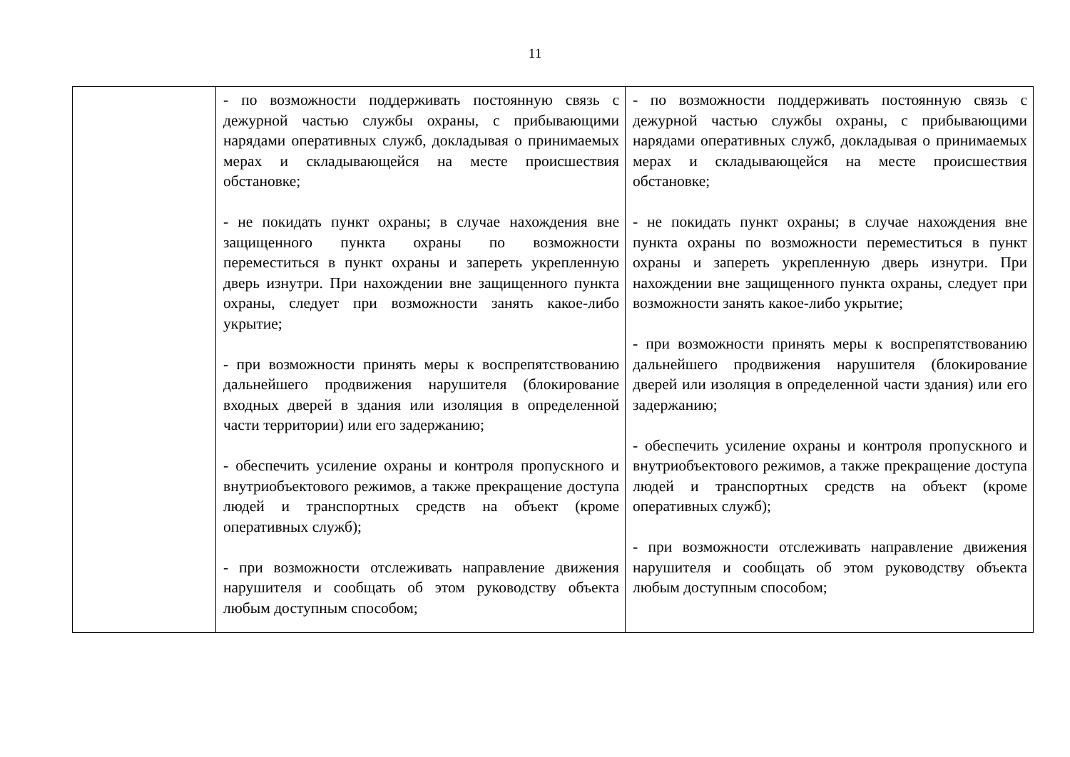11
| | - по возможности поддерживать постоянную связь с дежурной частью службы охраны, с прибывающими нарядами оперативных служб, докладывая о принимаемых мерах и складывающейся на месте происшествия обстановке; - не покидать пункт охраны; в случае нахождения вне защищенного пункта охраны по возможности переместиться в пункт охраны и запереть укрепленную дверь изнутри. При нахождении вне защищенного пункта охраны, следует при возможности занять какое-либо укрытие; - при возможности принять меры к воспрепятствованию дальнейшего продвижения нарушителя (блокирование входных дверей в здания или изоляция в определенной части территории) или его задержанию; - обеспечить усиление охраны и контроля пропускного и внутриобъектового режимов, а также прекращение доступа людей и транспортных средств на объект (кроме оперативных служб); - при возможности отслеживать направление движения нарушителя и сообщать об этом руководству объекта любым доступным способом; | - по возможности поддерживать постоянную связь с дежурной частью службы охраны, с прибывающими нарядами оперативных служб, докладывая о принимаемых мерах и складывающейся на месте происшествия обстановке; - не покидать пункт охраны; в случае нахождения вне пункта охраны по возможности переместиться в пункт охраны и запереть укрепленную дверь изнутри. При нахождении вне защищенного пункта охраны, следует при возможности занять какое-либо укрытие; - при возможности принять меры к воспрепятствованию дальнейшего продвижения нарушителя (блокирование дверей или изоляция в определенной части здания) или его задержанию; - обеспечить усиление охраны и контроля пропускного и внутриобъектового режимов, а также прекращение доступа людей и транспортных средств на объект (кроме оперативных служб); - при возможности отслеживать направление движения нарушителя и сообщать об этом руководству объекта любым доступным способом; |